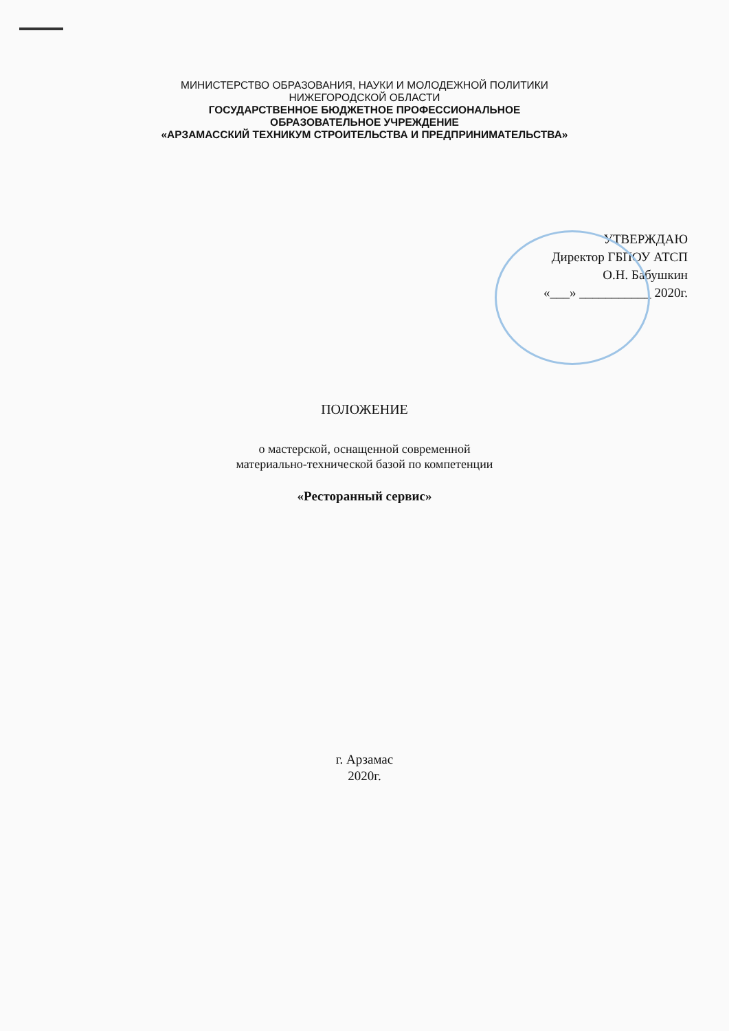МИНИСТЕРСТВО ОБРАЗОВАНИЯ, НАУКИ И МОЛОДЕЖНОЙ ПОЛИТИКИ
НИЖЕГОРОДСКОЙ ОБЛАСТИ
ГОСУДАРСТВЕННОЕ БЮДЖЕТНОЕ ПРОФЕССИОНАЛЬНОЕ
ОБРАЗОВАТЕЛЬНОЕ УЧРЕЖДЕНИЕ
«АРЗАМАССКИЙ ТЕХНИКУМ СТРОИТЕЛЬСТВА И ПРЕДПРИНИМАТЕЛЬСТВА»
УТВЕРЖДАЮ
Директор ГБПОУ АТСП
О.Н. Бабушкин
«___» ___________ 2020г.
ПОЛОЖЕНИЕ
о мастерской, оснащенной современной
материально-технической базой по компетенции
«Ресторанный сервис»
г. Арзамас
2020г.